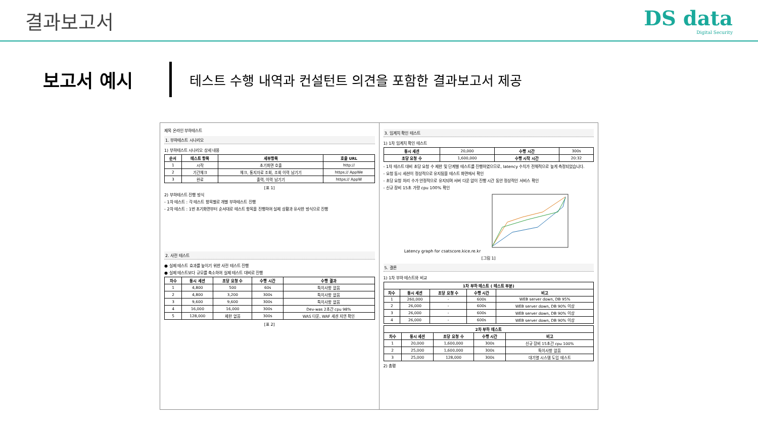결과보고서 DS data
Digital Security
보고서 예시
테스트 수행 내역과 컨설턴트 의견을 포함한 결과보고서 제공
제목 온라인 부하테스트
1. 부하테스트 시나리오
1) 부하테스트 시나리오 상세 내용
| 순서 | 테스트 항목 | 세부항목 | 호출 URL |
| --- | --- | --- | --- |
| 1 | 시작 | 초기화면 호출 | http:// |
| 2 | 기간체크 | 체크, 통지자료 조회, 조회 이력 남기기 | https:// AppWe |
| 3 | 완료 | 출력, 이력 남기기 | https:// AppW |
[표 1]
2) 부하테스트 진행 방식
- 1차 테스트 : 각 테스트 항목별로 개별 부하테스트 진행
- 2차 테스트 : 1번 초기화면부터 순서대로 테스트 항목을 진행하여 실제 상황과 유사한 방식으로 진행
2. 사전 테스트
● 실제 테스트 효과를 높이기 위한 사전 테스트 진행
● 실제 테스트보다 규모를 축소하여 실제 테스트 대비로 진행
| 차수 | 동시 세션 | 초당 요청 수 | 수행 시간 | 수행 결과 |
| --- | --- | --- | --- | --- |
| 1 | 4,800 | 500 | 60s | 특이사항 없음 |
| 2 | 4,800 | 3,200 | 300s | 특이사항 없음 |
| 3 | 9,600 | 9,600 | 300s | 특이사항 없음 |
| 4 | 16,000 | 16,000 | 300s | Dev-was 2초간 cpu 98% |
| 5 | 128,000 | 제한 없음 | 300s | WAS 다운, WAF 세션 지연 확인 |
[표 2]
3. 임계치 확인 테스트
1) 1차 임계치 확인 테스트
| 동시 세션 | 20,000 | 수행 시간 | 300s |
| 초당 요청 수 | 1,600,000 | 수행 시작 시간 | 20:32 |
- 1차 테스트 대비 초당 요청 수 제한 및 단계별 테스트를 진행하였으므로, latency 수치가 전체적으로 높게 측정되었습니다.
- 요청 동시 세션이 정상적으로 유지됨을 테스트 화면에서 확인
- 초당 요청 처리 수가 안정적으로 유지되며 서버 다운 없이 진행 시간 동안 정상적인 서비스 확인
- 신규 장비 15초 가량 cpu 100% 확인
Latency graph for csatscore.kice.re.kr
[그림 1]
5. 결론
1) 1차 부하 테스트와 비교
| 1차 부하 테스트 ( 테스트 부분) | | | | |
| --- | --- | --- | --- | --- |
| 차수 | 동시 세션 | 초당 요청 수 | 수행 시간 | 비고 |
| 1 | 260,000 | - | 600s | WEB server down, DB 95% |
| 2 | 26,000 | - | 600s | WEB server down, DB 90% 이상 |
| 3 | 26,000 | - | 600s | WEB server down, DB 90% 이상 |
| 4 | 26,000 | - | 600s | WEB server down, DB 90% 이상 |
| 2차 부하 테스트 | | | | |
| --- | --- | --- | --- | --- |
| 차수 | 동시 세션 | 초당 요청 수 | 수행 시간 | 비고 |
| 1 | 20,000 | 1,600,000 | 300s | 신규 장비 15초간 cpu 100% |
| 2 | 25,000 | 1,600,000 | 300s | 특이사항 없음 |
| 3 | 25,000 | 128,000 | 300s | 대기열 시스템 도입 테스트 |
2) 총평